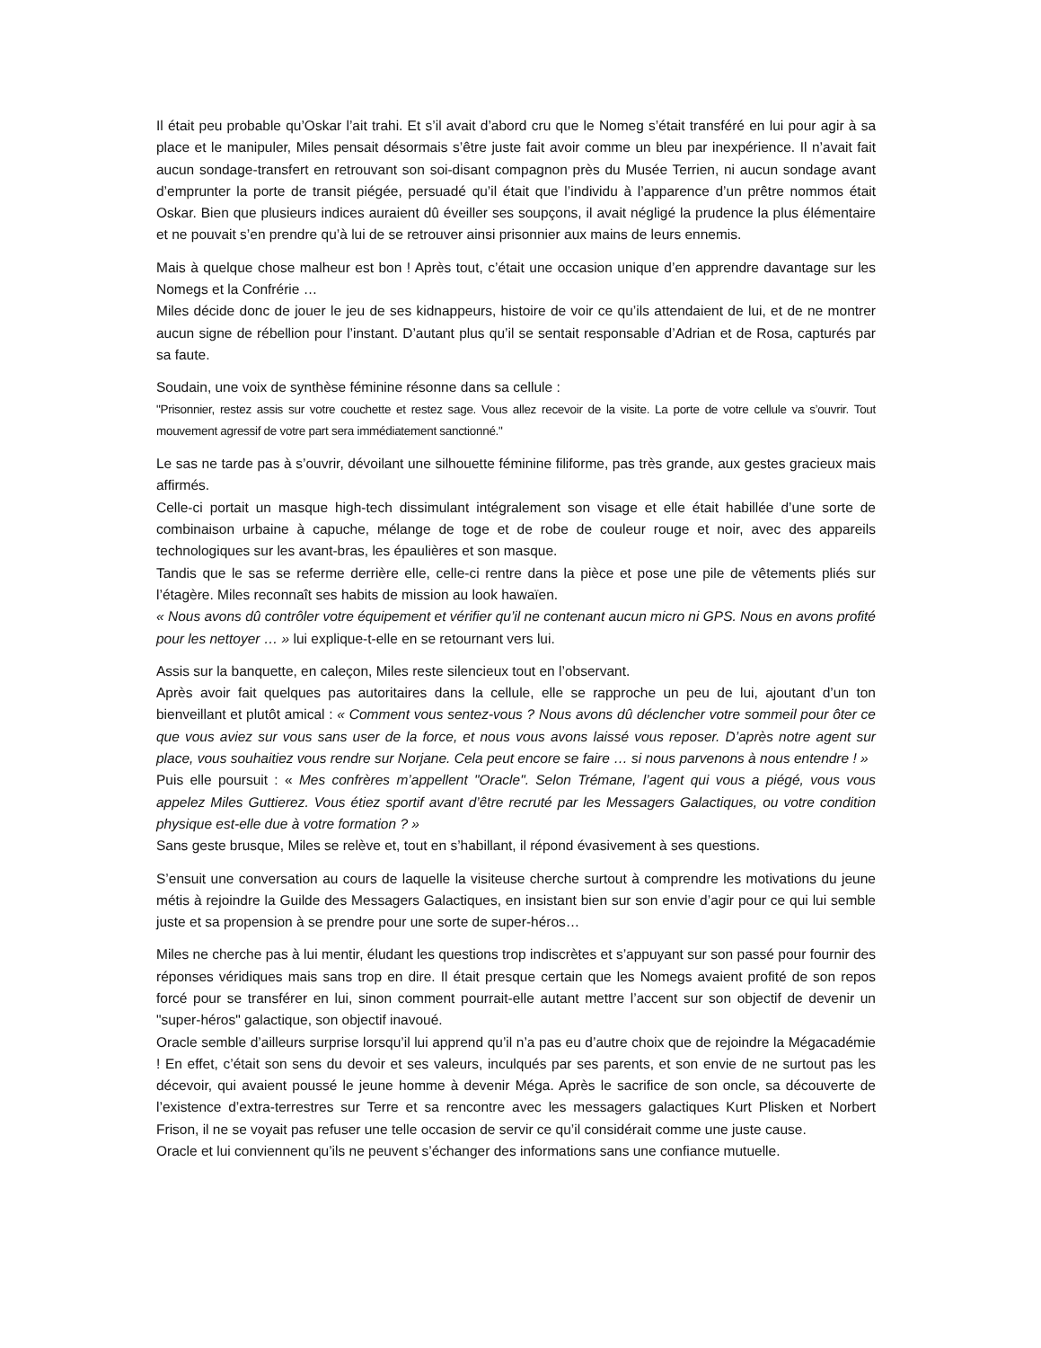Il était peu probable qu’Oskar l’ait trahi. Et s’il avait d’abord cru que le Nomeg s’était transféré en lui pour agir à sa place et le manipuler, Miles pensait désormais s’être juste fait avoir comme un bleu par inexpérience. Il n’avait fait aucun sondage-transfert en retrouvant son soi-disant compagnon près du Musée Terrien, ni aucun sondage avant d’emprunter la porte de transit piégée, persuadé qu’il était que l’individu à l’apparence d’un prêtre nommos était Oskar. Bien que plusieurs indices auraient dû éveiller ses soupçons, il avait négligé la prudence la plus élémentaire et ne pouvait s’en prendre qu’à lui de se retrouver ainsi prisonnier aux mains de leurs ennemis.
Mais à quelque chose malheur est bon ! Après tout, c’était une occasion unique d’en apprendre davantage sur les Nomegs et la Confrérie …
Miles décide donc de jouer le jeu de ses kidnappeurs, histoire de voir ce qu’ils attendaient de lui, et de ne montrer aucun signe de rébellion pour l’instant. D’autant plus qu’il se sentait responsable d’Adrian et de Rosa, capturés par sa faute.
Soudain, une voix de synthèse féminine résonne dans sa cellule :
"Prisonnier, restez assis sur votre couchette et restez sage. Vous allez recevoir de la visite. La porte de votre cellule va s’ouvrir. Tout mouvement agressif de votre part sera immédiatement sanctionné."
Le sas ne tarde pas à s’ouvrir, dévoilant une silhouette féminine filiforme, pas très grande, aux gestes gracieux mais affirmés.
Celle-ci portait un masque high-tech dissimulant intégralement son visage et elle était habillée d’une sorte de combinaison urbaine à capuche, mélange de toge et de robe de couleur rouge et noir, avec des appareils technologiques sur les avant-bras, les épaulières et son masque.
Tandis que le sas se referme derrière elle, celle-ci rentre dans la pièce et pose une pile de vêtements pliés sur l’étagère. Miles reconnaît ses habits de mission au look hawaïen.
« Nous avons dû contrôler votre équipement et vérifier qu’il ne contenant aucun micro ni GPS. Nous en avons profité pour les nettoyer … » lui explique-t-elle en se retournant vers lui.
Assis sur la banquette, en caleçon, Miles reste silencieux tout en l’observant.
Après avoir fait quelques pas autoritaires dans la cellule, elle se rapproche un peu de lui, ajoutant d’un ton bienveillant et plutôt amical : « Comment vous sentez-vous ? Nous avons dû déclencher votre sommeil pour ôter ce que vous aviez sur vous sans user de la force, et nous vous avons laissé vous reposer. D’après notre agent sur place, vous souhaitiez vous rendre sur Norjane. Cela peut encore se faire … si nous parvenons à nous entendre ! »
Puis elle poursuit : « Mes confrères m’appellent "Oracle". Selon Trémane, l’agent qui vous a piégé, vous vous appelez Miles Guttierez. Vous étiez sportif avant d’être recruté par les Messagers Galactiques, ou votre condition physique est-elle due à votre formation ? »
Sans geste brusque, Miles se relève et, tout en s’habillant, il répond évasivement à ses questions.
S’ensuit une conversation au cours de laquelle la visiteuse cherche surtout à comprendre les motivations du jeune métis à rejoindre la Guilde des Messagers Galactiques, en insistant bien sur son envie d’agir pour ce qui lui semble juste et sa propension à se prendre pour une sorte de super-héros…
Miles ne cherche pas à lui mentir, éludant les questions trop indiscrètes et s’appuyant sur son passé pour fournir des réponses véridiques mais sans trop en dire. Il était presque certain que les Nomegs avaient profité de son repos forcé pour se transférer en lui, sinon comment pourrait-elle autant mettre l’accent sur son objectif de devenir un "super-héros" galactique, son objectif inavoué.
Oracle semble d’ailleurs surprise lorsqu’il lui apprend qu’il n’a pas eu d’autre choix que de rejoindre la Mégacadémie ! En effet, c’était son sens du devoir et ses valeurs, inculqués par ses parents, et son envie de ne surtout pas les décevoir, qui avaient poussé le jeune homme à devenir Méga. Après le sacrifice de son oncle, sa découverte de l’existence d’extra-terrestres sur Terre et sa rencontre avec les messagers galactiques Kurt Plisken et Norbert Frison, il ne se voyait pas refuser une telle occasion de servir ce qu’il considérait comme une juste cause.
Oracle et lui conviennent qu’ils ne peuvent s’échanger des informations sans une confiance mutuelle.